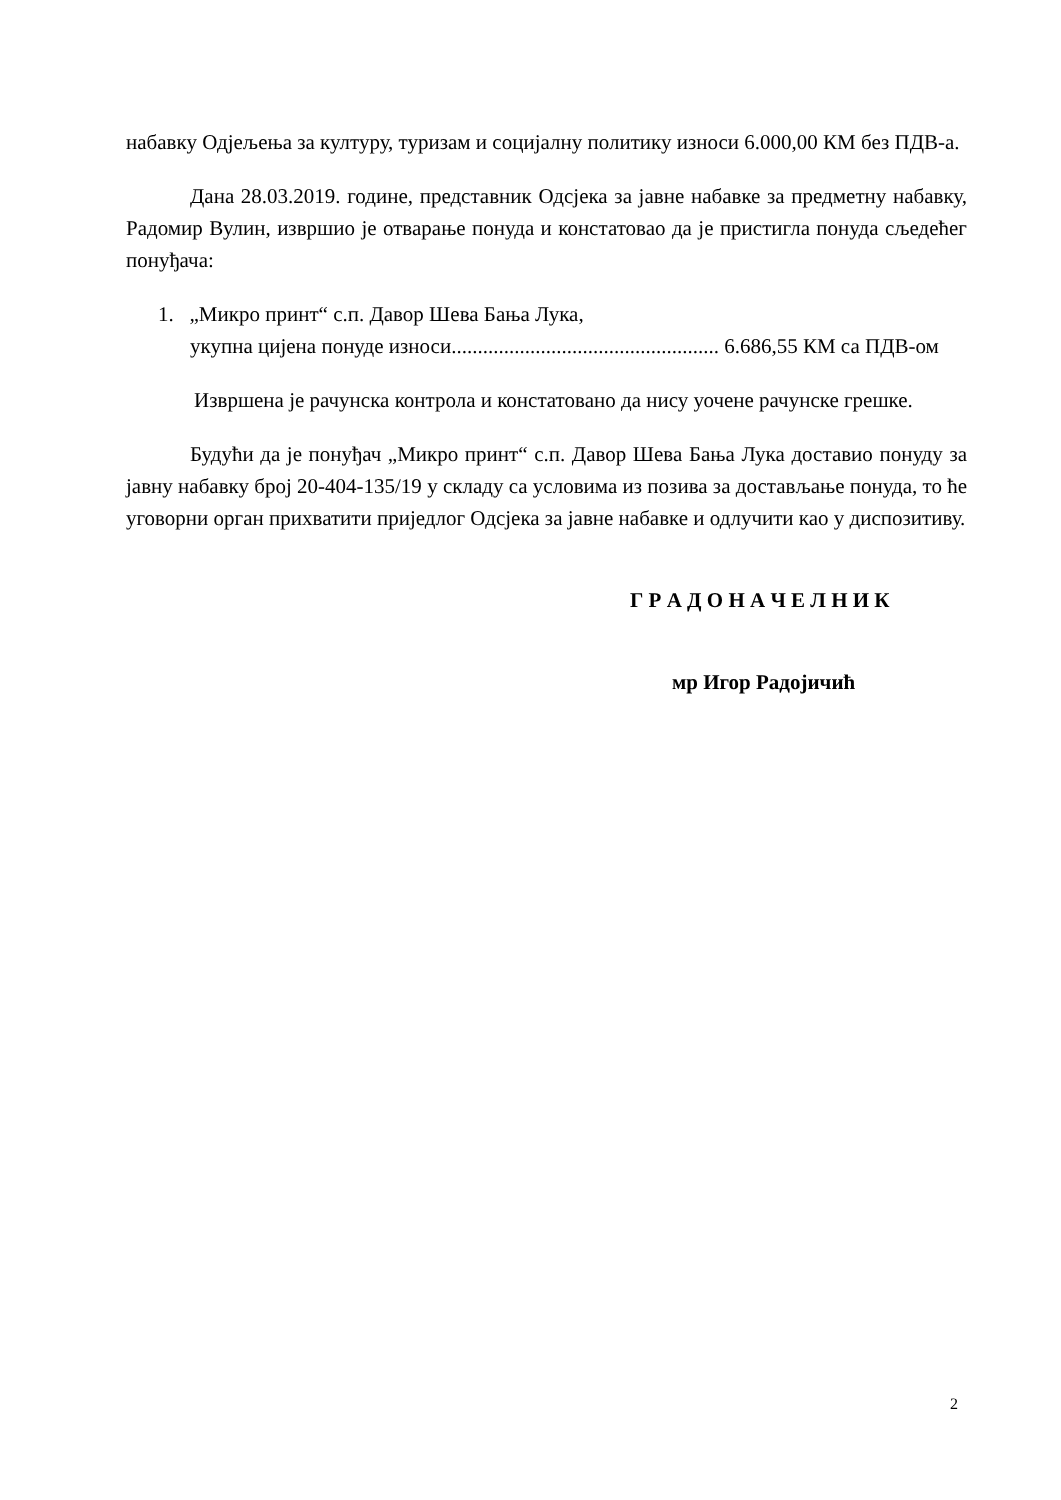набавку Одјељења за културу, туризам и социјалну политику износи 6.000,00 КМ без ПДВ-а.
Дана 28.03.2019. године, представник Одсјека за јавне набавке за предметну набавку, Радомир Вулин, извршио је отварање понуда и констатовао да је пристигла понуда сљедећег понуђача:
1. „Микро принт“ с.п. Давор Шева Бања Лука,
укупна цијена понуде износи................................................... 6.686,55 КМ са ПДВ-ом
Извршена је рачунска контрола и констатовано да нису уочене рачунске грешке.
Будући да је понуђач „Микро принт“ с.п. Давор Шева Бања Лука доставио понуду за јавну набавку број 20-404-135/19 у складу са условима из позива за достављање понуда, то ће уговорни орган прихватити приједлог Одсјека за јавне набавке и одлучити као у диспозитиву.
Г Р А Д О Н А Ч Е Л Н И К
мр Игор Радојичић
2